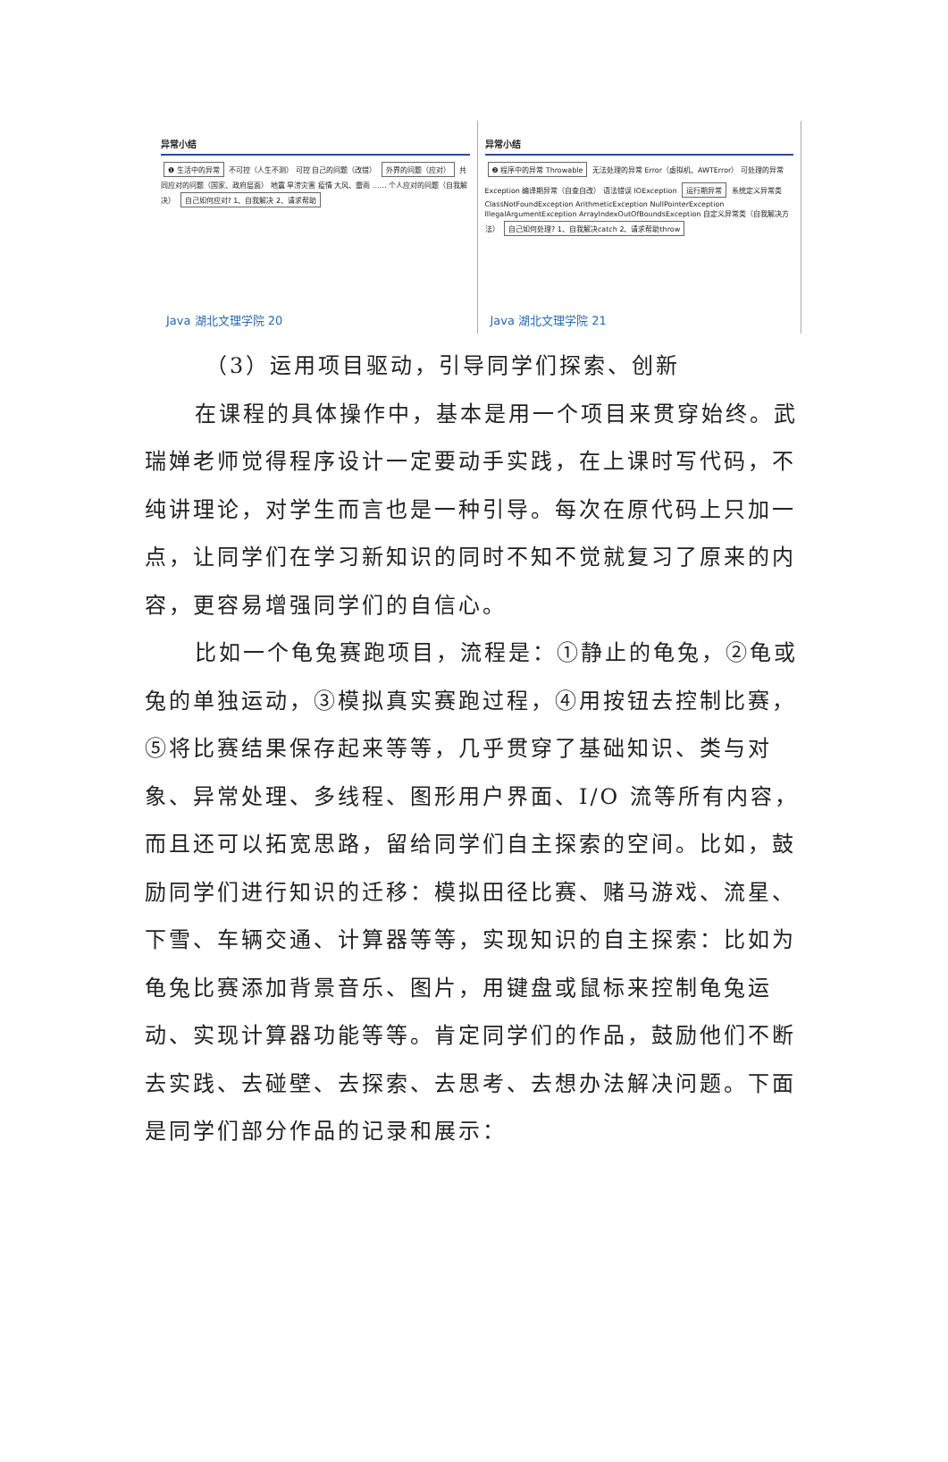异常小结
❶ 生活中的异常 不可控（人生不测） 可控 自己的问题（改错） 外界的问题（应对） 共同应对的问题（国家、政府层面） 地震 旱涝灾害 疫情 大风、雷雨 …… 个人应对的问题（自我解决） 自己如何应对? 1、自我解决 2、请求帮助
Java 湖北文理学院 20
异常小结
❷ 程序中的异常 Throwable 无法处理的异常 Error（虚拟机、AWTError） 可处理的异常 Exception 编译期异常（自查自改） 语法错误 IOException 运行期异常 系统定义异常类 ClassNotFoundException ArithmeticException NullPointerException IllegalArgumentException ArrayIndexOutOfBoundsException 自定义异常类（自我解决方法） 自己如何处理? 1、自我解决catch 2、请求帮助throw
Java 湖北文理学院 21
（3）运用项目驱动，引导同学们探索、创新
在课程的具体操作中，基本是用一个项目来贯穿始终。武瑞婵老师觉得程序设计一定要动手实践，在上课时写代码，不纯讲理论，对学生而言也是一种引导。每次在原代码上只加一点，让同学们在学习新知识的同时不知不觉就复习了原来的内容，更容易增强同学们的自信心。
比如一个龟兔赛跑项目，流程是：①静止的龟兔，②龟或兔的单独运动，③模拟真实赛跑过程，④用按钮去控制比赛，⑤将比赛结果保存起来等等，几乎贯穿了基础知识、类与对象、异常处理、多线程、图形用户界面、I/O 流等所有内容，而且还可以拓宽思路，留给同学们自主探索的空间。比如，鼓励同学们进行知识的迁移：模拟田径比赛、赌马游戏、流星、下雪、车辆交通、计算器等等，实现知识的自主探索：比如为龟兔比赛添加背景音乐、图片，用键盘或鼠标来控制龟兔运动、实现计算器功能等等。肯定同学们的作品，鼓励他们不断去实践、去碰壁、去探索、去思考、去想办法解决问题。下面是同学们部分作品的记录和展示：